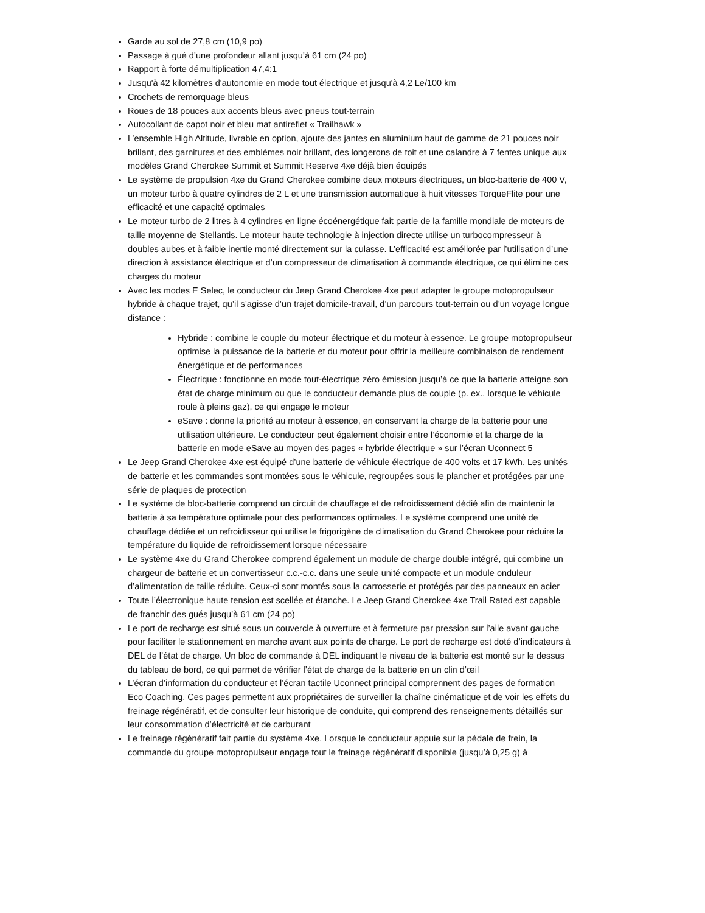Garde au sol de 27,8 cm (10,9 po)
Passage à gué d’une profondeur allant jusqu’à 61 cm (24 po)
Rapport à forte démultiplication 47,4:1
Jusqu'à 42 kilomètres d'autonomie en mode tout électrique et jusqu'à 4,2 Le/100 km
Crochets de remorquage bleus
Roues de 18 pouces aux accents bleus avec pneus tout-terrain
Autocollant de capot noir et bleu mat antireflet « Trailhawk »
L’ensemble High Altitude, livrable en option, ajoute des jantes en aluminium haut de gamme de 21 pouces noir brillant, des garnitures et des emblèmes noir brillant, des longerons de toit et une calandre à 7 fentes unique aux modèles Grand Cherokee Summit et Summit Reserve 4xe déjà bien équipés
Le système de propulsion 4xe du Grand Cherokee combine deux moteurs électriques, un bloc-batterie de 400 V, un moteur turbo à quatre cylindres de 2 L et une transmission automatique à huit vitesses TorqueFlite pour une efficacité et une capacité optimales
Le moteur turbo de 2 litres à 4 cylindres en ligne écoénergétique fait partie de la famille mondiale de moteurs de taille moyenne de Stellantis. Le moteur haute technologie à injection directe utilise un turbocompresseur à doubles aubes et à faible inertie monté directement sur la culasse. L’efficacité est améliorée par l’utilisation d’une direction à assistance électrique et d’un compresseur de climatisation à commande électrique, ce qui élimine ces charges du moteur
Avec les modes E Selec, le conducteur du Jeep Grand Cherokee 4xe peut adapter le groupe motopropulseur hybride à chaque trajet, qu’il s’agisse d’un trajet domicile-travail, d’un parcours tout-terrain ou d’un voyage longue distance :
Hybride : combine le couple du moteur électrique et du moteur à essence. Le groupe motopropulseur optimise la puissance de la batterie et du moteur pour offrir la meilleure combinaison de rendement énergétique et de performances
Électrique : fonctionne en mode tout-électrique zéro émission jusqu’à ce que la batterie atteigne son état de charge minimum ou que le conducteur demande plus de couple (p. ex., lorsque le véhicule roule à pleins gaz), ce qui engage le moteur
eSave : donne la priorité au moteur à essence, en conservant la charge de la batterie pour une utilisation ultérieure. Le conducteur peut également choisir entre l’économie et la charge de la batterie en mode eSave au moyen des pages « hybride électrique » sur l’écran Uconnect 5
Le Jeep Grand Cherokee 4xe est équipé d’une batterie de véhicule électrique de 400 volts et 17 kWh. Les unités de batterie et les commandes sont montées sous le véhicule, regroupées sous le plancher et protégées par une série de plaques de protection
Le système de bloc-batterie comprend un circuit de chauffage et de refroidissement dédié afin de maintenir la batterie à sa température optimale pour des performances optimales. Le système comprend une unité de chauffage dédiée et un refroidisseur qui utilise le frigorigène de climatisation du Grand Cherokee pour réduire la température du liquide de refroidissement lorsque nécessaire
Le système 4xe du Grand Cherokee comprend également un module de charge double intégré, qui combine un chargeur de batterie et un convertisseur c.c.-c.c. dans une seule unité compacte et un module onduleur d’alimentation de taille réduite. Ceux-ci sont montés sous la carrosserie et protégés par des panneaux en acier
Toute l’électronique haute tension est scellée et étanche. Le Jeep Grand Cherokee 4xe Trail Rated est capable de franchir des gués jusqu’à 61 cm (24 po)
Le port de recharge est situé sous un couvercle à ouverture et à fermeture par pression sur l’aile avant gauche pour faciliter le stationnement en marche avant aux points de charge. Le port de recharge est doté d’indicateurs à DEL de l’état de charge. Un bloc de commande à DEL indiquant le niveau de la batterie est monté sur le dessus du tableau de bord, ce qui permet de vérifier l’état de charge de la batterie en un clin d’œil
L’écran d’information du conducteur et l’écran tactile Uconnect principal comprennent des pages de formation Eco Coaching. Ces pages permettent aux propriétaires de surveiller la chaîne cinématique et de voir les effets du freinage régénératif, et de consulter leur historique de conduite, qui comprend des renseignements détaillés sur leur consommation d’électricité et de carburant
Le freinage régénératif fait partie du système 4xe. Lorsque le conducteur appuie sur la pédale de frein, la commande du groupe motopropulseur engage tout le freinage régénératif disponible (jusqu’à 0,25 g) à